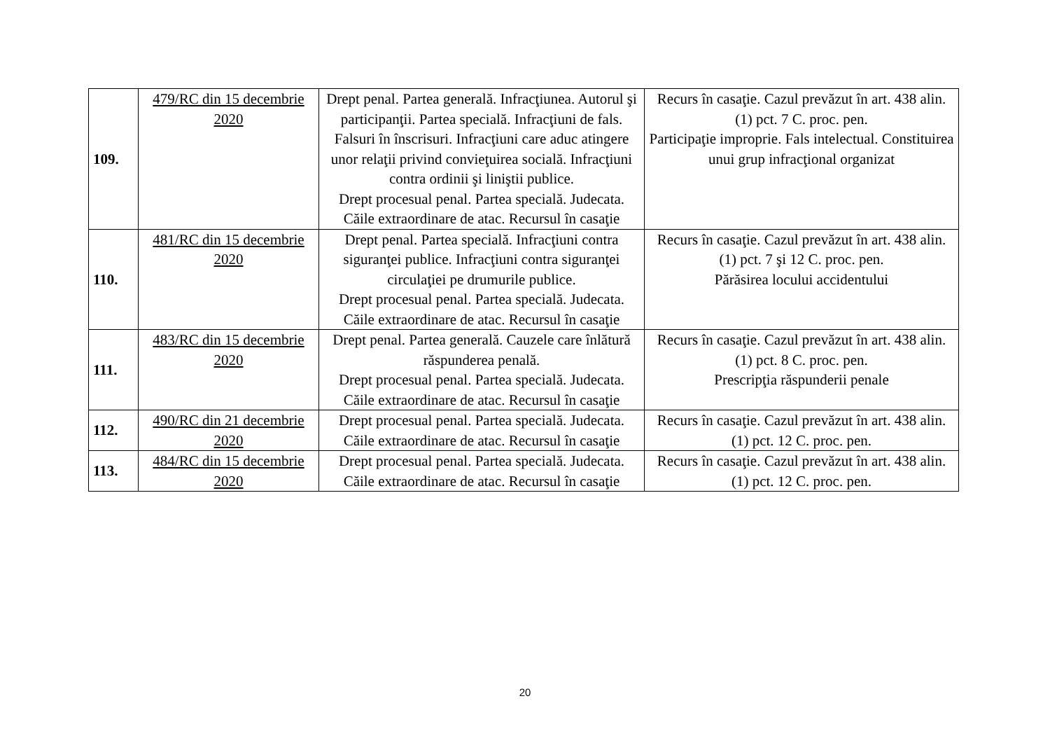| 109. | 479/RC din 15 decembrie 2020 | Drept penal. Partea generală. Infracţiunea. Autorul şi participanţii. Partea specială. Infracţiuni de fals. Falsuri în înscrisuri. Infracţiuni care aduc atingere unor relaţii privind convieţuirea socială. Infracţiuni contra ordinii şi liniştii publice. Drept procesual penal. Partea specială. Judecata. Căile extraordinare de atac. Recursul în casaţie | Recurs în casaţie. Cazul prevăzut în art. 438 alin. (1) pct. 7 C. proc. pen. Participaţie improprie. Fals intelectual. Constituirea unui grup infracţional organizat |
| 110. | 481/RC din 15 decembrie 2020 | Drept penal. Partea specială. Infracţiuni contra siguranţei publice. Infracţiuni contra siguranţei circulaţiei pe drumurile publice. Drept procesual penal. Partea specială. Judecata. Căile extraordinare de atac. Recursul în casaţie | Recurs în casaţie. Cazul prevăzut în art. 438 alin. (1) pct. 7 şi 12 C. proc. pen. Părăsirea locului accidentului |
| 111. | 483/RC din 15 decembrie 2020 | Drept penal. Partea generală. Cauzele care înlătură răspunderea penală. Drept procesual penal. Partea specială. Judecata. Căile extraordinare de atac. Recursul în casaţie | Recurs în casaţie. Cazul prevăzut în art. 438 alin. (1) pct. 8 C. proc. pen. Prescripţia răspunderii penale |
| 112. | 490/RC din 21 decembrie 2020 | Drept procesual penal. Partea specială. Judecata. Căile extraordinare de atac. Recursul în casaţie | Recurs în casaţie. Cazul prevăzut în art. 438 alin. (1) pct. 12 C. proc. pen. |
| 113. | 484/RC din 15 decembrie 2020 | Drept procesual penal. Partea specială. Judecata. Căile extraordinare de atac. Recursul în casaţie | Recurs în casaţie. Cazul prevăzut în art. 438 alin. (1) pct. 12 C. proc. pen. |
20